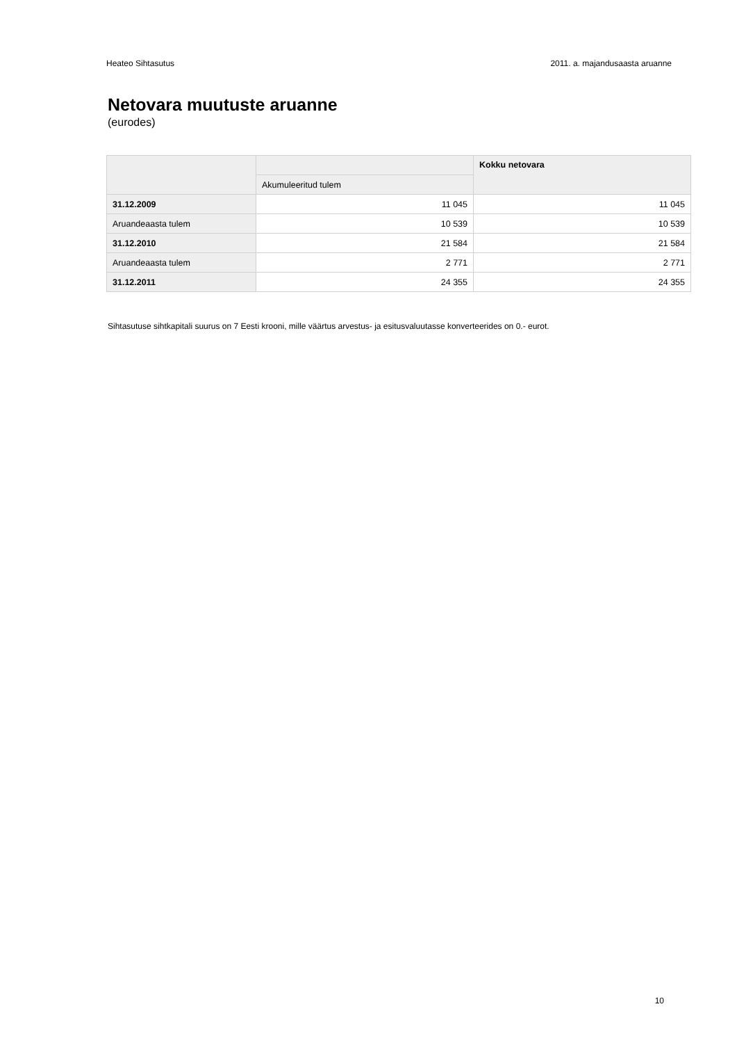Heateo Sihtasutus 2011. a. majandusaasta aruanne
Netovara muutuste aruanne
(eurodes)
| | | Kokku netovara |
| --- | --- | --- |
| | Akumuleeritud tulem | |
| 31.12.2009 | 11 045 | 11 045 |
| Aruandeaasta tulem | 10 539 | 10 539 |
| 31.12.2010 | 21 584 | 21 584 |
| Aruandeaasta tulem | 2 771 | 2 771 |
| 31.12.2011 | 24 355 | 24 355 |
Sihtasutuse sihtkapitali suurus on 7 Eesti krooni, mille väärtus arvestus- ja esitusvaluutasse konverteerides on 0.- eurot.
10